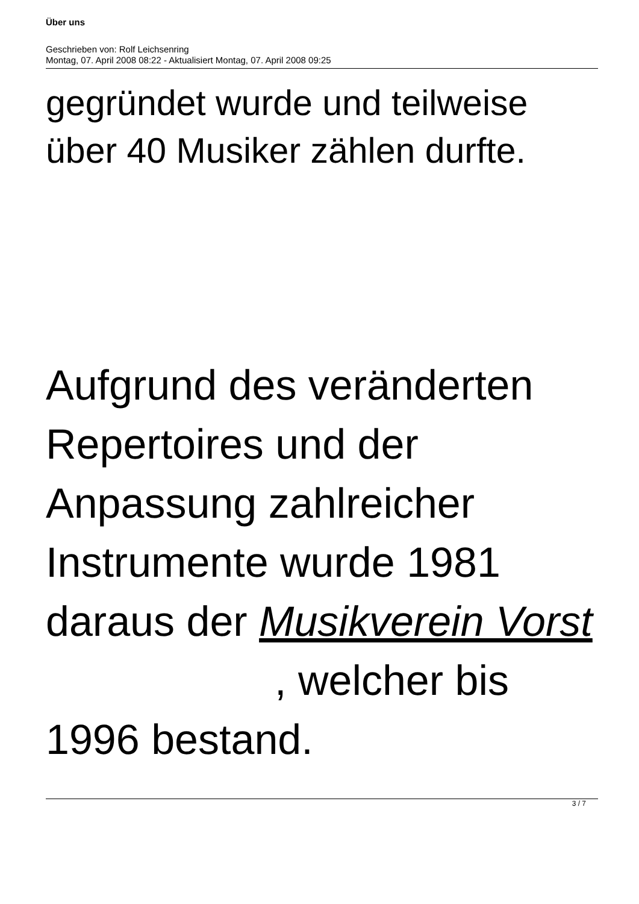Über uns
Geschrieben von: Rolf Leichsenring
Montag, 07. April 2008 08:22 - Aktualisiert Montag, 07. April 2008 09:25
gegründet wurde und teilweise über 40 Musiker zählen durfte.
Aufgrund des veränderten Repertoires und der Anpassung zahlreicher Instrumente wurde 1981 daraus der Musikverein Vorst , welcher bis 1996 bestand.
3 / 7